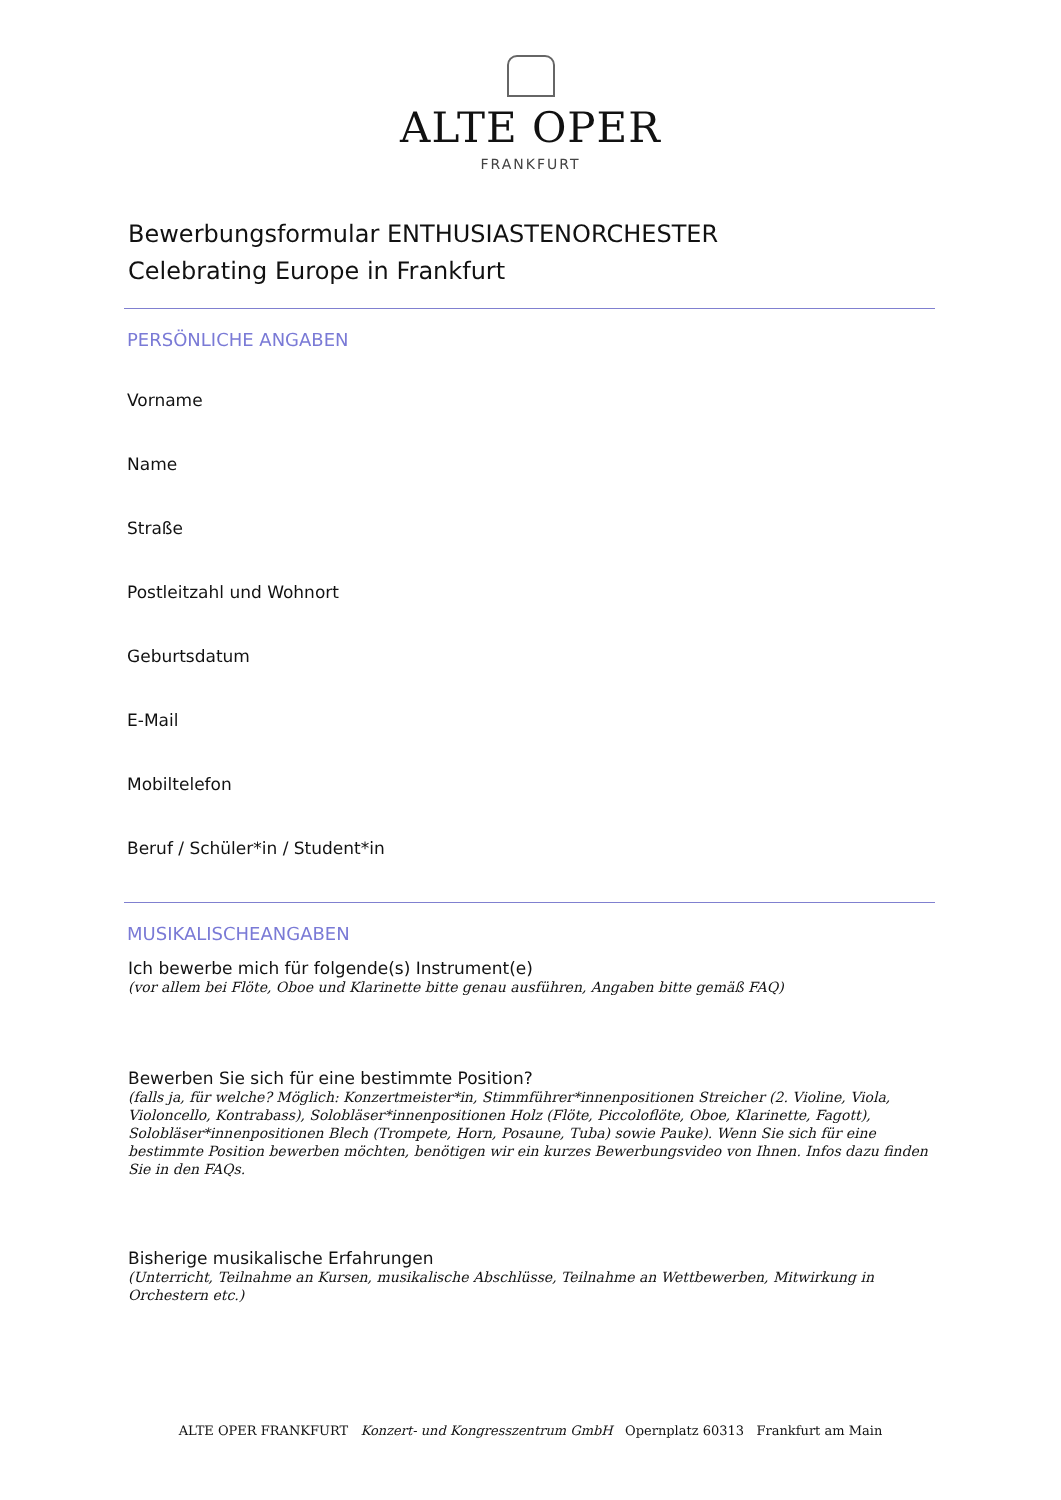ALTE OPER
FRANKFURT
Bewerbungsformular ENTHUSIASTENORCHESTER
Celebrating Europe in Frankfurt
PERSÖNLICHE ANGABEN
Vorname
Name
Straße
Postleitzahl und Wohnort
Geburtsdatum
E-Mail
Mobiltelefon
Beruf / Schüler*in / Student*in
MUSIKALISCHEANGABEN
Ich bewerbe mich für folgende(s) Instrument(e)
(vor allem bei Flöte, Oboe und Klarinette bitte genau ausführen, Angaben bitte gemäß FAQ)
Bewerben Sie sich für eine bestimmte Position?
(falls ja, für welche? Möglich: Konzertmeister*in, Stimmführer*innenpositionen Streicher (2. Violine, Viola, Violoncello, Kontrabass), Solobläser*innenpositionen Holz (Flöte, Piccoloflöte, Oboe, Klarinette, Fagott), Solobläser*innenpositionen Blech (Trompete, Horn, Posaune, Tuba) sowie Pauke). Wenn Sie sich für eine bestimmte Position bewerben möchten, benötigen wir ein kurzes Bewerbungsvideo von Ihnen. Infos dazu finden Sie in den FAQs.
Bisherige musikalische Erfahrungen
(Unterricht, Teilnahme an Kursen, musikalische Abschlüsse, Teilnahme an Wettbewerben, Mitwirkung in Orchestern etc.)
ALTE OPER FRANKFURT Konzert- und Kongresszentrum GmbH Opernplatz 60313 Frankfurt am Main